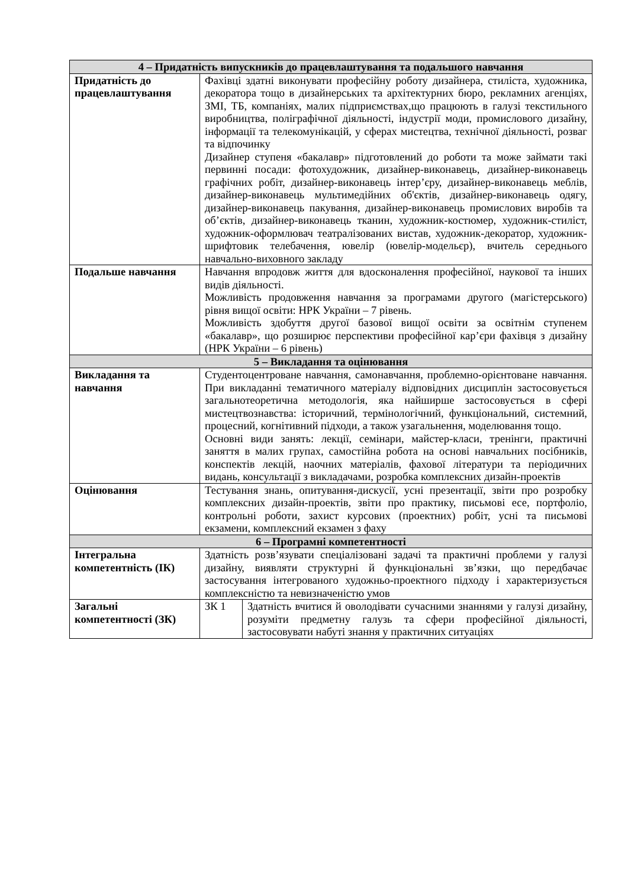| 4 – Придатність випускників до працевлаштування та подальшого навчання | | |
| --- | --- | --- |
| Придатність до працевлаштування | Фахівці здатні виконувати професійну роботу дизайнера, стиліста, художника, декоратора тощо в дизайнерських та архітектурних бюро, рекламних агенціях, ЗМІ, ТБ, компаніях, малих підприємствах,що працюють в галузі текстильного виробництва, поліграфічної діяльності, індустрії моди, промислового дизайну, інформації та телекомунікацій, у сферах мистецтва, технічної діяльності, розваг та відпочинку Дизайнер ступеня «бакалавр» підготовлений до роботи та може займати такі первинні посади: фотохудожник, дизайнер-виконавець, дизайнер-виконавець графічних робіт, дизайнер-виконавець інтер’єру, дизайнер-виконавець меблів, дизайнер-виконавець мультимедійних об'єктів, дизайнер-виконавець одягу, дизайнер-виконавець пакування, дизайнер-виконавець промислових виробів та об’єктів, дизайнер-виконавець тканин, художник-костюмер, художник-стиліст, художник-оформлювач театралізованих вистав, художник-декоратор, художник-шрифтовик телебачення, ювелір (ювелір-модельєр), вчитель середнього навчально-виховного закладу | |
| Подальше навчання | Навчання впродовж життя для вдосконалення професійної, наукової та інших видів діяльності. Можливість продовження навчання за програмами другого (магістерського) рівня вищої освіти: НРК України – 7 рівень. Можливість здобуття другої базової вищої освіти за освітнім ступенем «бакалавр», що розширює перспективи професійної кар’єри фахівця з дизайну (НРК України – 6 рівень) | |
| 5 – Викладання та оцінювання | | |
| Викладання та навчання | Студентоцентроване навчання, самонавчання, проблемно-орієнтоване навчання. При викладанні тематичного матеріалу відповідних дисциплін застосовується загальнотеоретична методологія, яка найширше застосовується в сфері мистецтвознавства: історичний, термінологічний, функціональний, системний, процесний, когнітивний підходи, а також узагальнення, моделювання тощо. Основні види занять: лекції, семінари, майстер-класи, тренінги, практичні заняття в малих групах, самостійна робота на основі навчальних посібників, конспектів лекцій, наочних матеріалів, фахової літератури та періодичних видань, консультації з викладачами, розробка комплексних дизайн-проектів | |
| Оцінювання | Тестування знань, опитування-дискусії, усні презентації, звіти про розробку комплексних дизайн-проектів, звіти про практику, письмові есе, портфоліо, контрольні роботи, захист курсових (проектних) робіт, усні та письмові екзамени, комплексний екзамен з фаху | |
| 6 – Програмні компетентності | | |
| Інтегральна компетентність (ІК) | Здатність розв’язувати спеціалізовані задачі та практичні проблеми у галузі дизайну, виявляти структурні й функціональні зв’язки, що передбачає застосування інтегрованого художньо-проектного підходу і характеризується комплексністю та невизначеністю умов | |
| Загальні компетентності (ЗК) | ЗК 1 | Здатність вчитися й оволодівати сучасними знаннями у галузі дизайну, розуміти предметну галузь та сфери професійної діяльності, застосовувати набуті знання у практичних ситуаціях |